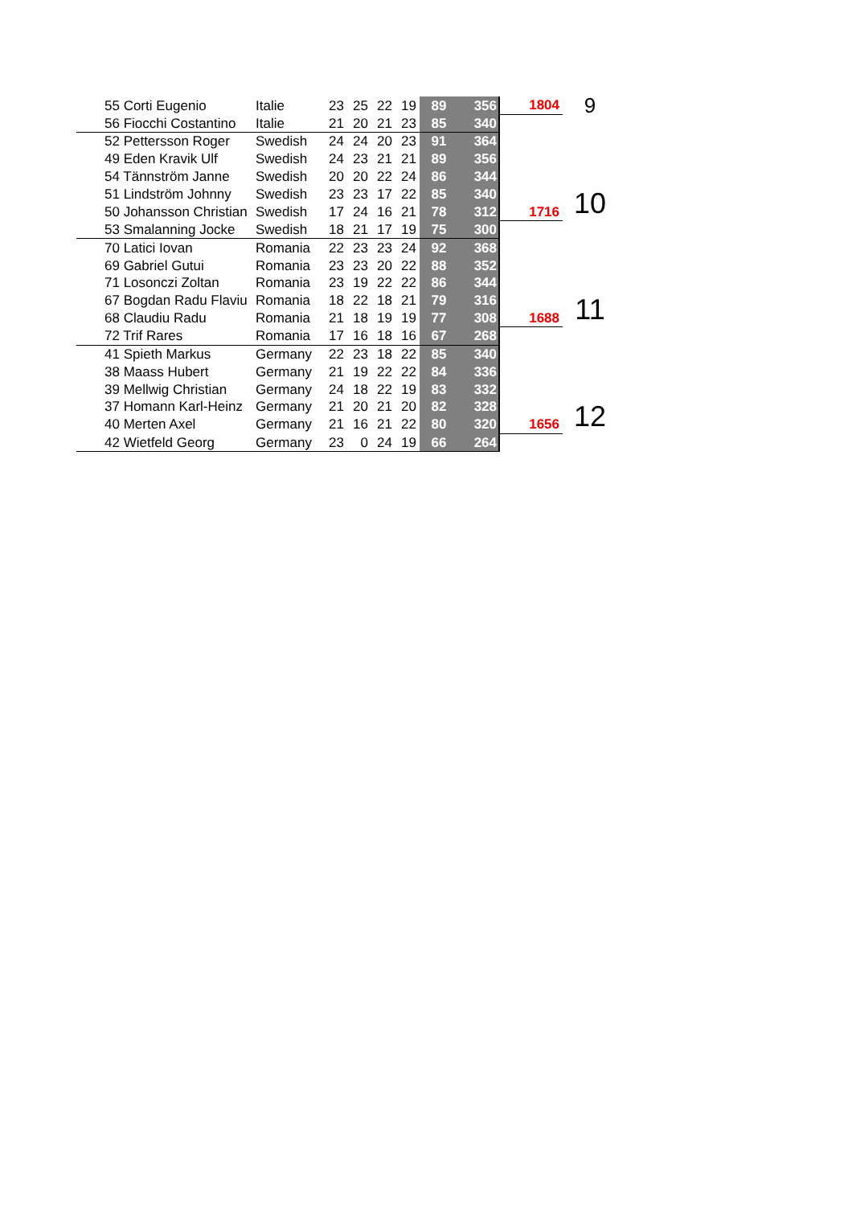| 55 Corti Eugenio | Italie | 23 | 25 | 22 | 19 | 89 | 356 | 1804 | 9 |
| 56 Fiocchi Costantino | Italie | 21 | 20 | 21 | 23 | 85 | 340 | | |
| 52 Pettersson Roger | Swedish | 24 | 24 | 20 | 23 | 91 | 364 | | |
| 49 Eden Kravik Ulf | Swedish | 24 | 23 | 21 | 21 | 89 | 356 | | |
| 54 Tännström Janne | Swedish | 20 | 20 | 22 | 24 | 86 | 344 | | |
| 51 Lindström Johnny | Swedish | 23 | 23 | 17 | 22 | 85 | 340 | | 10 |
| 50 Johansson Christian | Swedish | 17 | 24 | 16 | 21 | 78 | 312 | 1716 | |
| 53 Smalanning Jocke | Swedish | 18 | 21 | 17 | 19 | 75 | 300 | | |
| 70 Latici Iovan | Romania | 22 | 23 | 23 | 24 | 92 | 368 | | |
| 69 Gabriel Gutui | Romania | 23 | 23 | 20 | 22 | 88 | 352 | | |
| 71 Losonczi Zoltan | Romania | 23 | 19 | 22 | 22 | 86 | 344 | | |
| 67 Bogdan Radu Flaviu | Romania | 18 | 22 | 18 | 21 | 79 | 316 | | 11 |
| 68 Claudiu Radu | Romania | 21 | 18 | 19 | 19 | 77 | 308 | 1688 | |
| 72 Trif Rares | Romania | 17 | 16 | 18 | 16 | 67 | 268 | | |
| 41 Spieth Markus | Germany | 22 | 23 | 18 | 22 | 85 | 340 | | |
| 38 Maass Hubert | Germany | 21 | 19 | 22 | 22 | 84 | 336 | | |
| 39 Mellwig Christian | Germany | 24 | 18 | 22 | 19 | 83 | 332 | | |
| 37 Homann Karl-Heinz | Germany | 21 | 20 | 21 | 20 | 82 | 328 | | 12 |
| 40 Merten Axel | Germany | 21 | 16 | 21 | 22 | 80 | 320 | 1656 | |
| 42 Wietfeld Georg | Germany | 23 | 0 | 24 | 19 | 66 | 264 | | |